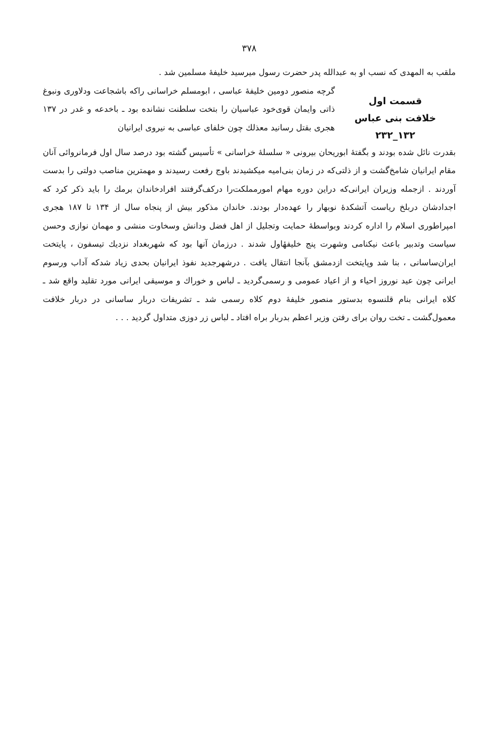۳۷۸
ملقب به المهدی که نسب او به عبدالله پدر حضرت رسول میرسید خلیفهٔ مسلمین شد .
قسمت اول
خلافت بنی عباس
۱۳۲_۲۳۲
گرچه منصور دومین خلیفهٔ عباسی ، ابومسلم خراسانی راکه باشجاعت ودلاوری ونبوغ ذاتی وایمان قوی‌خود عباسیان را بتخت سلطنت نشانده بود ـ باخدعه و غدر در ۱۳۷ هجری بقتل رسانید معذلك چون خلفای عباسی به نیروی ایرانیان
بقدرت نائل شده بودند و بگفتهٔ ابوریحان بیرونی « سلسلهٔ خراسانی » تأسیس گشته بود درصد سال اول فرمانروائی آنان مقام ایرانیان شامخ‌گشت و از ذلتی‌که در زمان بنی‌امیه میکشیدند باوج رفعت رسیدند و مهمترین مناصب دولتی را بدست آوردند . ازجمله وزیران ایرانی‌که دراین دوره مهام امورمملکت‌را درکف‌گرفتند افرادخاندان برمك را باید ذکر کرد که اجدادشان دربلخ ریاست آتشکدهٔ نوبهار را عهده‌دار بودند. خاندان مذکور بیش از پنجاه سال از ۱۳۴ تا ۱۸۷ هجری امپراطوری اسلام را اداره کردند وبواسطهٔ حمایت وتجلیل از اهل فضل ودانش وسخاوت منشی و مهمان نوازی وحسن سیاست وتدبیر باعث نیکنامی وشهرت پنج خلیفهٔاول شدند . درزمان آنها بود که شهربغداد نزدیك تیسفون ، پایتخت ایران‌ساسانی ، بنا شد وپایتخت ازدمشق بآنجا انتقال یافت . درشهرجدید نفوذ ایرانیان بحدی زیاد شدکه آداب ورسوم ایرانی چون عید نوروز احیاء و از اعیاد عمومی و رسمی‌گردید ـ لباس و خوراك و موسیقی ایرانی مورد تقلید واقع شد ـ کلاه ایرانی بنام قلنسوه بدستور منصور خلیفهٔ دوم کلاه رسمی شد ـ تشریفات دربار ساسانی در دربار خلافت معمول‌گشت ـ تخت روان برای رفتن وزیر اعظم بدربار براه افتاد ـ لباس زر دوزی متداول گردید . . .